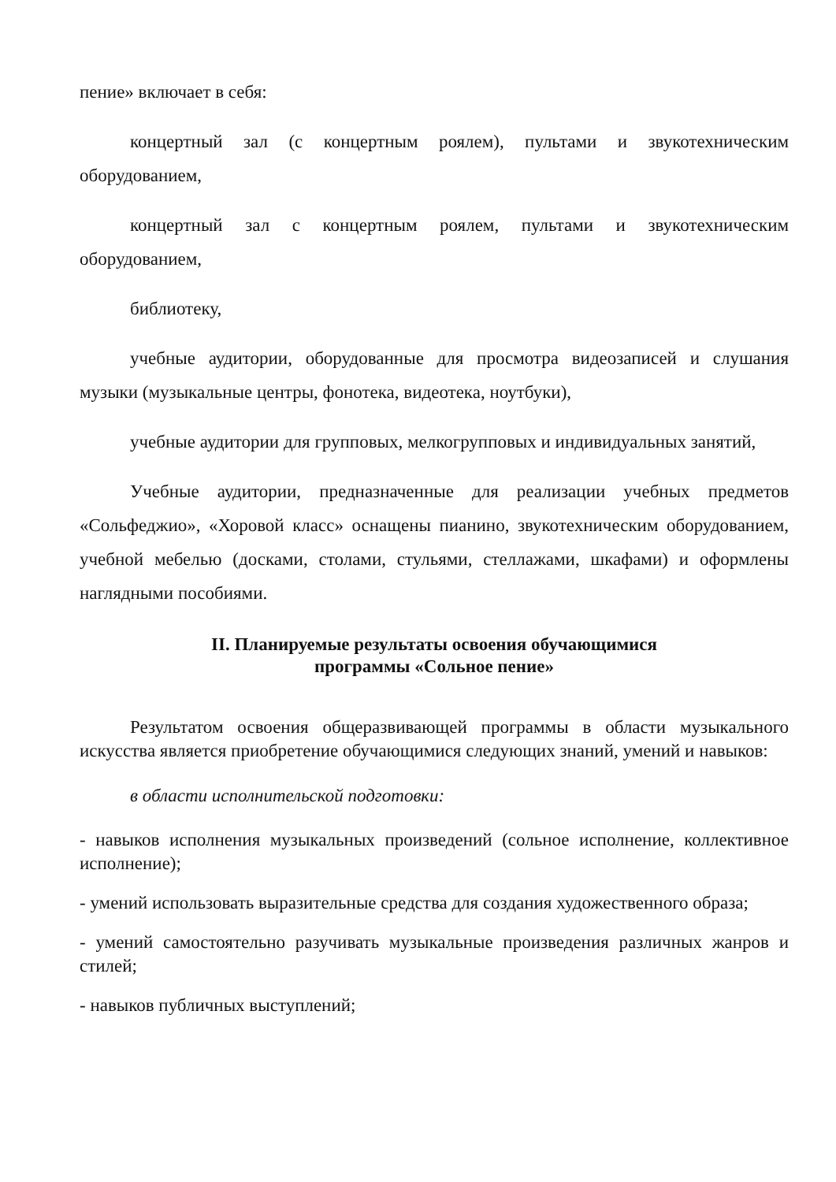пение» включает в себя:
концертный зал (с концертным роялем), пультами и звукотехническим оборудованием,
концертный зал с концертным роялем, пультами и звукотехническим оборудованием,
библиотеку,
учебные аудитории, оборудованные для просмотра видеозаписей и слушания музыки (музыкальные центры, фонотека, видеотека, ноутбуки),
учебные аудитории для групповых, мелкогрупповых и индивидуальных занятий,
Учебные аудитории, предназначенные для реализации учебных предметов «Сольфеджио», «Хоровой класс» оснащены пианино, звукотехническим оборудованием, учебной мебелью (досками, столами, стульями, стеллажами, шкафами) и оформлены наглядными пособиями.
II. Планируемые результаты освоения обучающимися
программы «Сольное пение»
Результатом освоения общеразвивающей программы в области музыкального искусства является приобретение обучающимися следующих знаний, умений и навыков:
в области исполнительской подготовки:
- навыков исполнения музыкальных произведений (сольное исполнение, коллективное исполнение);
- умений использовать выразительные средства для создания художественного образа;
- умений самостоятельно разучивать музыкальные произведения различных жанров и стилей;
- навыков публичных выступлений;